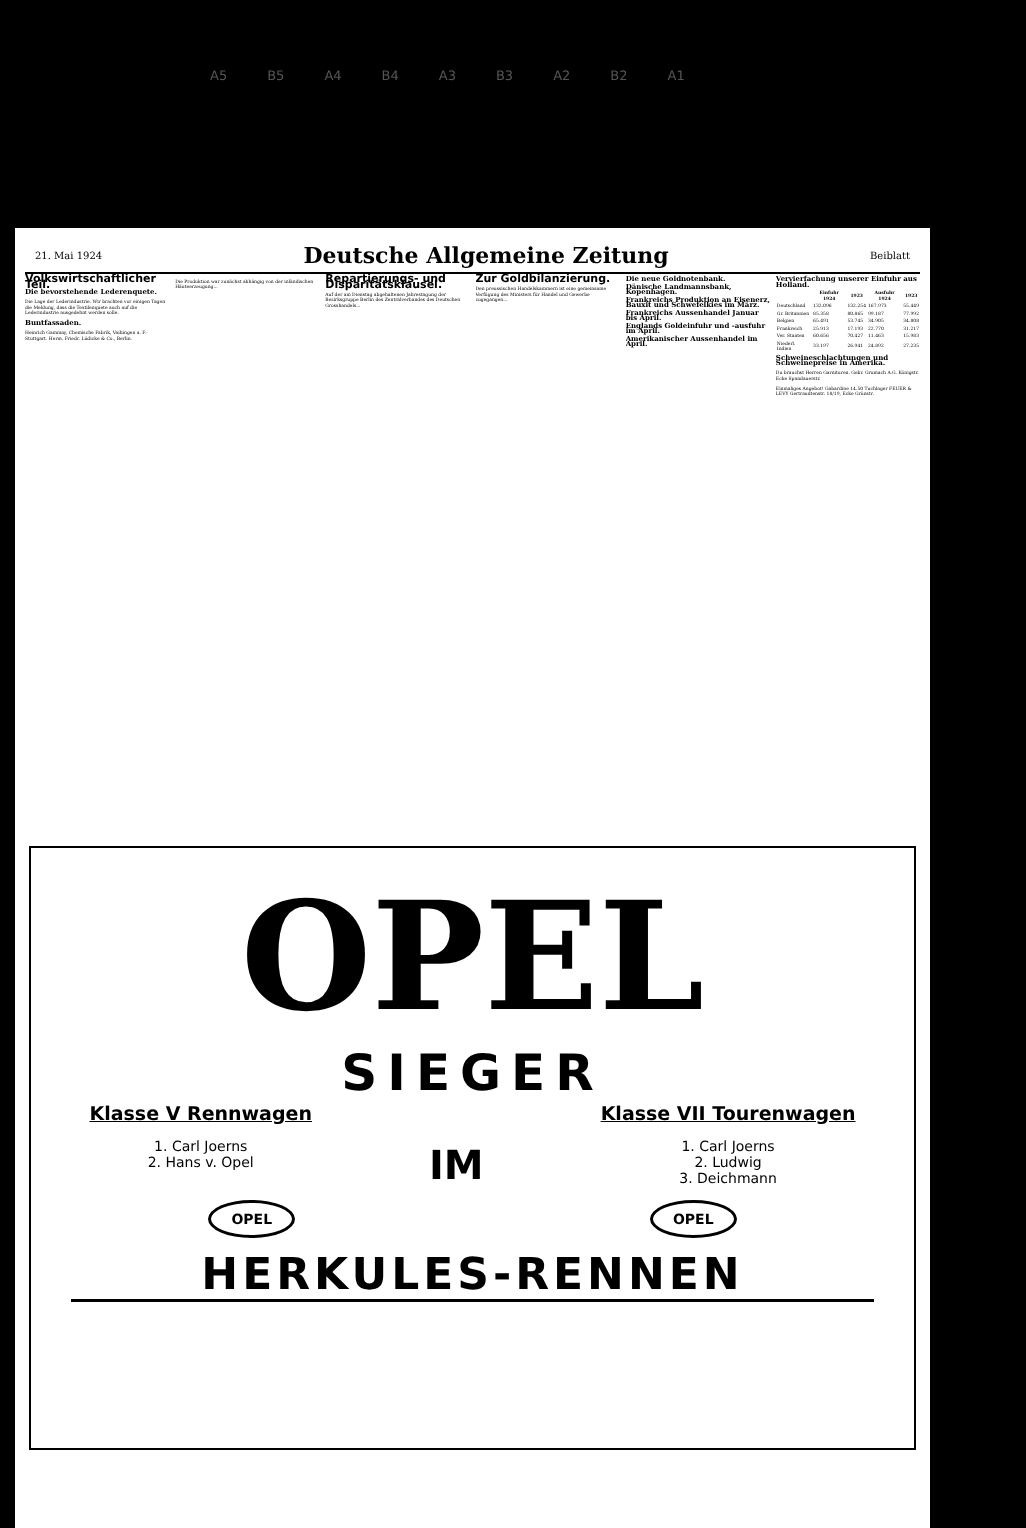A5 B5 A4 B4 A3 B3 A2 B2 A1
21. Mai 1924
Deutsche Allgemeine Zeitung
Beiblatt
Volkswirtschaftlicher Teil.
Die bevorstehende Lederenquete.
Die Lage der Lederindustrie. Wir brachten vor einigen Tagen die Meldung, dass die Textilenquete auch auf die Lederindustrie ausgedehnt werden solle.
Buntfassaden.
Heinrich Gammay, Chemische Fabrik, Vaihingen a. F.-Stuttgart. Herm. Friedr. Lüdicke & Co., Berlin.
Die Produktion war zunächst abhängig von der inländischen Häuteerzeugung...
Repartierungs- und Disparitätsklausel.
Auf der am Dienstag abgehaltenen Jahrestagung der Bezirksgruppe Berlin des Zentralverbandes des Deutschen Grosshandels...
Zur Goldbilanzierung.
Den preussischen Handelskammern ist eine gemeinsame Verfügung des Ministers für Handel und Gewerbe zugegangen...
Die neue Goldnotenbank.
Dänische Landmannsbank, Kopenhagen.
Frankreichs Produktion an Eisenerz, Bauxit und Schwefelkies im März.
Frankreichs Aussenhandel Januar bis April.
Englands Goldeinfuhr und -ausfuhr im April.
Amerikanischer Aussenhandel im April.
Vervierfachung unserer Einfuhr aus Holland.
| | Einfuhr 1924 | 1923 | Ausfuhr 1924 | 1923 |
| --- | --- | --- | --- | --- |
| Deutschland | 132.096 | 132.254 | 167.973 | 55.449 |
| Gr. Britannien | 85.358 | 80.865 | 99.187 | 77.992 |
| Belgien | 65.491 | 53.745 | 34.905 | 34.808 |
| Frankreich | 25.913 | 17.193 | 22.770 | 31.217 |
| Ver. Staaten | 60.656 | 70.427 | 11.463 | 15.983 |
| Niederl. Indien | 33.197 | 26.941 | 24.892 | 27.235 |
Schweineschlachtungen und Schweinepreise in Amerika.
Du brauchst Herren Garnituren. Gebr. Grumach A.G. Königstr. Ecke Spandauerstr.
Einmaliges Angebot! Gabardine 14.50 Tuchlager FEUER & LEVY Gertraudtenstr. 18/19, Ecke Grünstr.
OPEL
SIEGER
Klasse V Rennwagen
1. Carl Joerns
2. Hans v. Opel
IM
Klasse VII Tourenwagen
1. Carl Joerns
2. Ludwig
3. Deichmann
OPEL OPEL
HERKULES-RENNEN